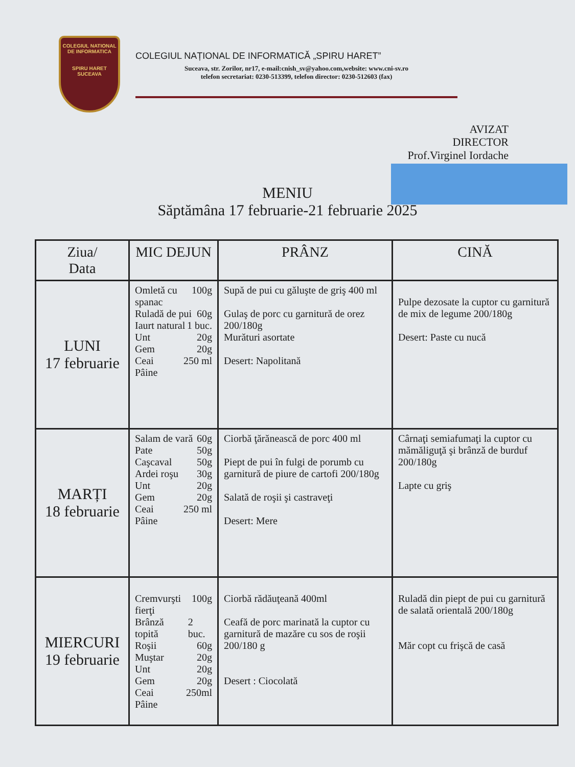COLEGIUL NATIONAL DE INFORMATICA
SPIRU HARET
SUCEAVA
COLEGIUL NAȚIONAL DE INFORMATICĂ „SPIRU HARET”
Suceava, str. Zorilor, nr17, e-mail:cnish_sv@yahoo.com,website: www.cni-sv.ro
telefon secretariat: 0230-513399, telefon director: 0230-512603 (fax)
AVIZAT
DIRECTOR
Prof.Virginel Iordache
MENIU
Săptămâna 17 februarie-21 februarie 2025
| Ziua/ Data | MIC DEJUN | PRÂNZ | CINĂ |
| --- | --- | --- | --- |
| LUNI 17 februarie | Omletă cu spanac 100g Ruladă de pui 60g Iaurt natural 1 buc. Unt 20g Gem 20g Ceai 250 ml Pâine | Supă de pui cu găluşte de griş 400 ml Gulaş de porc cu garnitură de orez 200/180g Murături asortate Desert: Napolitană | Pulpe dezosate la cuptor cu garnitură de mix de legume 200/180g Desert: Paste cu nucă |
| MARȚI 18 februarie | Salam de vară 60g Pate 50g Caşcaval 50g Ardei roşu 30g Unt 20g Gem 20g Ceai 250 ml Pâine | Ciorbă ţărănească de porc 400 ml Piept de pui în fulgi de porumb cu garnitură de piure de cartofi 200/180g Salată de roşii şi castraveţi Desert: Mere | Cârnaţi semiafumaţi la cuptor cu mămăliguţă şi brânză de burduf 200/180g Lapte cu griş |
| MIERCURI 19 februarie | Cremvurşti fierţi 100g Brânză topită 2 buc. Roşii 60g Muştar 20g Unt 20g Gem 20g Ceai 250ml Pâine | Ciorbă rădăuţeană 400ml Ceafă de porc marinată la cuptor cu garnitură de mazăre cu sos de roşii 200/180 g Desert : Ciocolată | Ruladă din piept de pui cu garnitură de salată orientală 200/180g Măr copt cu frişcă de casă |